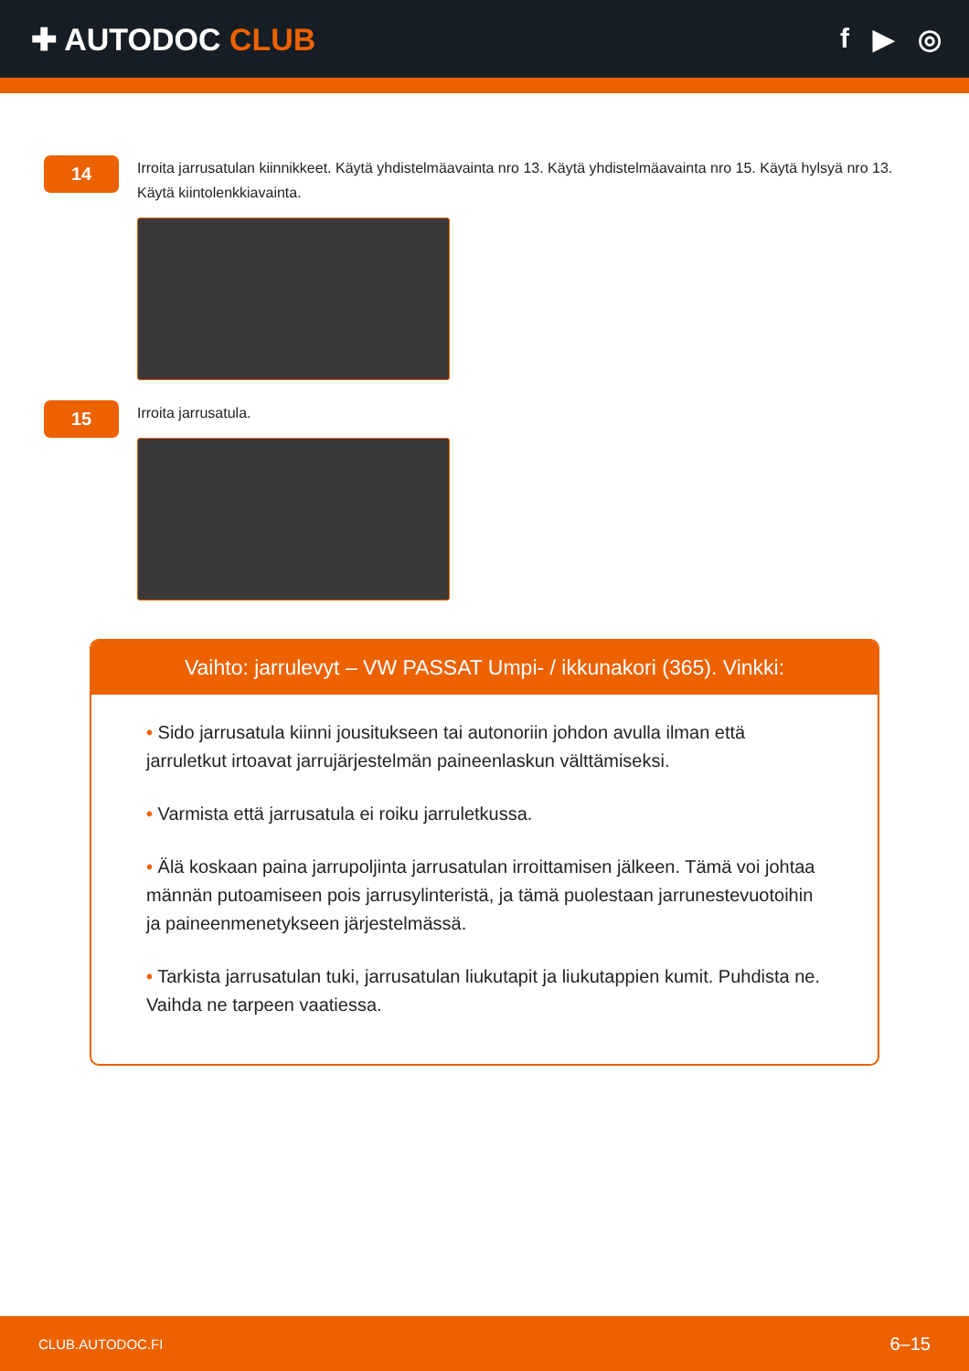✚ AUTODOC CLUB f ▶ ◎
14
Irroita jarrusatulan kiinnikkeet. Käytä yhdistelmäavainta nro 13. Käytä yhdistelmäavainta nro 15. Käytä hylsyä nro 13. Käytä kiintolenkkiavainta.
15
Irroita jarrusatula.
Vaihto: jarrulevyt – VW PASSAT Umpi- / ikkunakori (365). Vinkki:
• Sido jarrusatula kiinni jousitukseen tai autonoriin johdon avulla ilman että jarruletkut irtoavat jarrujärjestelmän paineenlaskun välttämiseksi.
• Varmista että jarrusatula ei roiku jarruletkussa.
• Älä koskaan paina jarrupoljinta jarrusatulan irroittamisen jälkeen. Tämä voi johtaa männän putoamiseen pois jarrusylinteristä, ja tämä puolestaan jarrunestevuotoihin ja paineenmenetykseen järjestelmässä.
• Tarkista jarrusatulan tuki, jarrusatulan liukutapit ja liukutappien kumit. Puhdista ne. Vaihda ne tarpeen vaatiessa.
CLUB.AUTODOC.FI 6–15